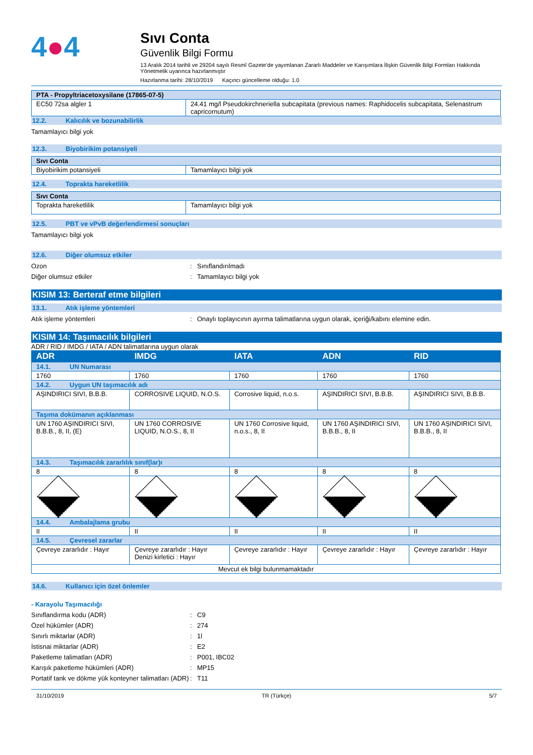4●4
Sıvı Conta
Güvenlik Bilgi Formu
13 Aralık 2014 tarihli ve 29204 sayılı Resmî Gazete’de yayımlanan Zararlı Maddeler ve Karışımlara İlişkin Güvenlik Bilgi Formları Hakkında Yönetmelik uyarınca hazırlanmıştır
Hazırlanma tarihi: 28/10/2019 Kaçıncı güncelleme olduğu: 1.0
| PTA - Propyltriacetoxysilane (17865-07-5) | |
| EC50 72sa algler 1 | 24.41 mg/l Pseudokirchneriella subcapitata (previous names: Raphidocelis subcapitata, Selenastrum capricornutum) |
12.2. Kalıcılık ve bozunabilirlik
Tamamlayıcı bilgi yok
12.3. Biyobirikim potansiyeli
| Sıvı Conta | |
| Biyobirikim potansiyeli | Tamamlayıcı bilgi yok |
12.4. Toprakta hareketlilik
| Sıvı Conta | |
| Toprakta hareketlilik | Tamamlayıcı bilgi yok |
12.5. PBT ve vPvB değerlendirmesi sonuçları
Tamamlayıcı bilgi yok
12.6. Diğer olumsuz etkiler
Ozon: Sınıflandırılmadı
Diğer olumsuz etkiler: Tamamlayıcı bilgi yok
KISIM 13: Berteraf etme bilgileri
13.1. Atık işleme yöntemleri
Atık işleme yöntemleri: Onaylı toplayıcının ayırma talimatlarına uygun olarak, içeriği/kabını elemine edin.
KISIM 14: Taşımacılık bilgileri
ADR / RID / IMDG / IATA / ADN talimatlarına uygun olarak
| ADR | IMDG | IATA | ADN | RID |
| --- | --- | --- | --- | --- |
| 14.1. UN Numarası | | | | |
| 1760 | 1760 | 1760 | 1760 | 1760 |
| 14.2. Uygun UN taşımacılık adı | | | | |
| AŞINDIRICI SIVI, B.B.B. | CORROSIVE LIQUID, N.O.S. | Corrosive liquid, n.o.s. | AŞINDIRICI SIVI, B.B.B. | AŞINDIRICI SIVI, B.B.B. |
| Taşıma dokümanın açıklanması | | | | |
| UN 1760 AŞINDIRICI SIVI, B.B.B., 8, II, (E) | UN 1760 CORROSIVE LIQUID, N.O.S., 8, II | UN 1760 Corrosive liquid, n.o.s., 8, II | UN 1760 AŞINDIRICI SIVI, B.B.B., 8, II | UN 1760 AŞINDIRICI SIVI, B.B.B., 8, II |
| 14.3. Taşımacılık zararlılık sınıf(lar)ı | | | | |
| 8 | 8 | 8 | 8 | 8 |
| 14.4. Ambalajlama grubu | | | | |
| II | II | II | II | II |
| 14.5. Çevresel zararlar | | | | |
| Çevreye zararlıdır : Hayır | Çevreye zararlıdır : Hayır Denizi kirletici : Hayır | Çevreye zararlıdır : Hayır | Çevreye zararlıdır : Hayır | Çevreye zararlıdır : Hayır |
| Mevcut ek bilgi bulunmamaktadır | | | | |
14.6. Kullanıcı için özel önlemler
- Karayolu Taşımacılığı
Sınıflandırma kodu (ADR): C9
Özel hükümler (ADR): 274
Sınırlı miktarlar (ADR): 1l
İstisnai miktarlar (ADR): E2
Paketleme talimatları (ADR): P001, IBC02
Karışık paketleme hükümleri (ADR): MP15
Portatif tank ve dökme yük konteyner talimatları (ADR): T11
31/10/2019 TR (Türkçe) 5/7